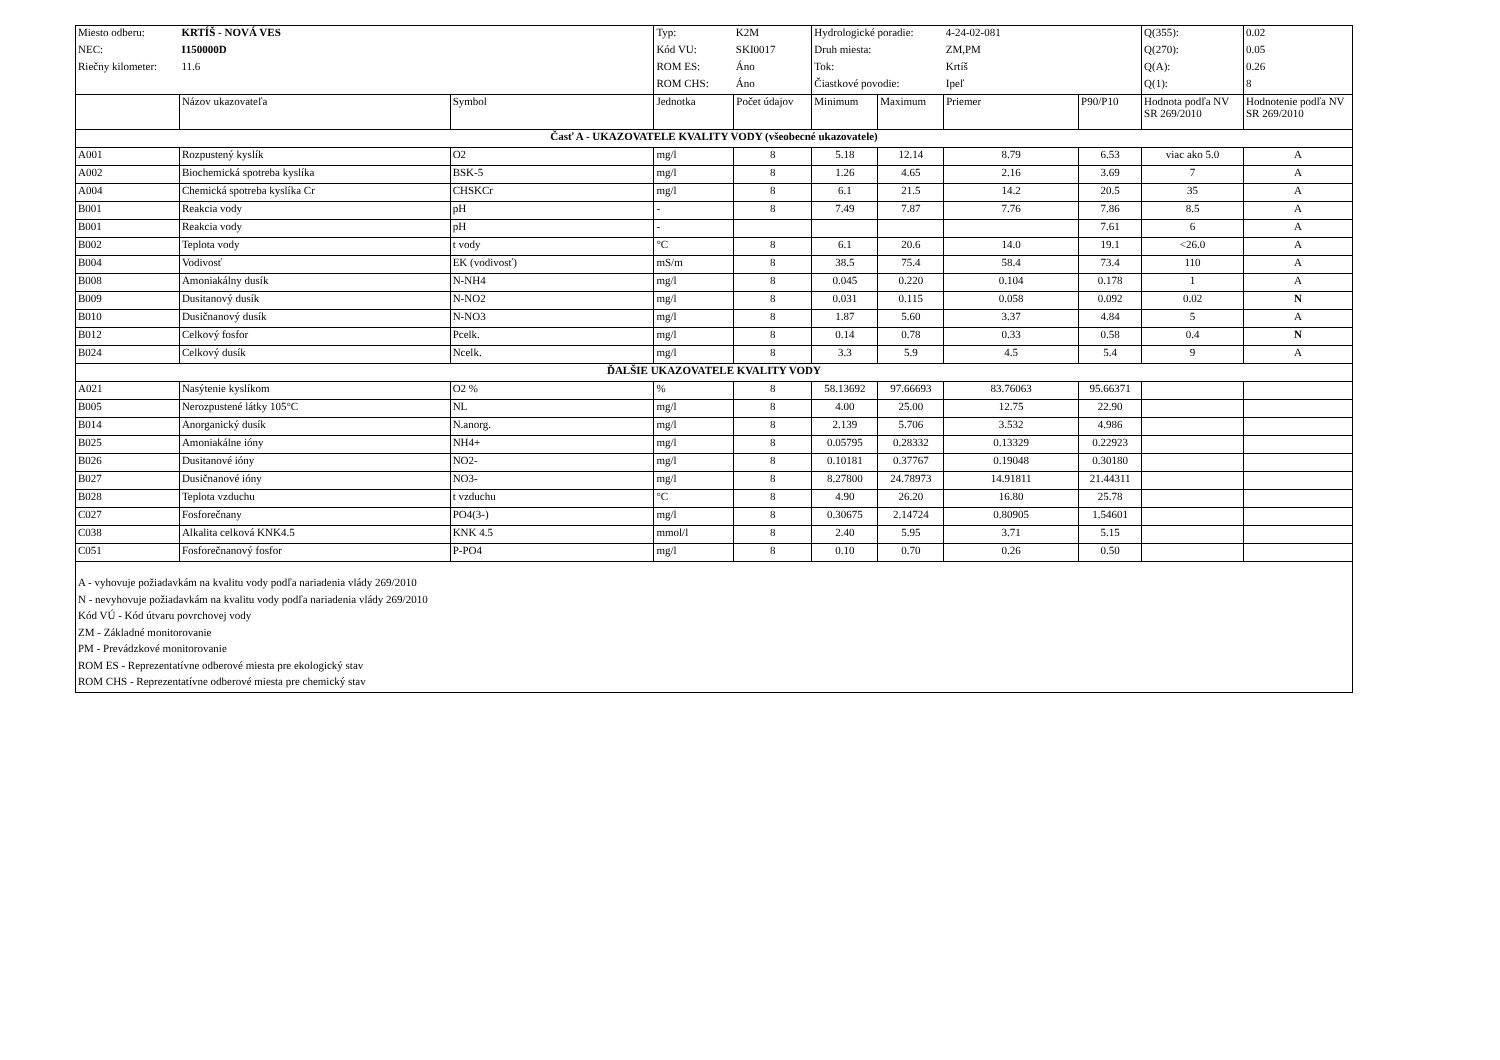| Miesto odberu: | KRTÍŠ - NOVÁ VES | | Typ: | K2M | Hydrologické poradie: | | 4-24-02-081 | | Q(355): | 0.02 |
| NEC: | I150000D | | Kód VU: | SKI0017 | Druh miesta: | | ZM,PM | | Q(270): | 0.05 |
| Riečny kilometer: | 11.6 | | ROM ES: | Áno | Tok: | | Krtíš | | Q(A): | 0.26 |
| | | | ROM CHS: | Áno | Čiastkové povodie: | | Ipeľ | | Q(1): | 8 |
| | Názov ukazovateľa | Symbol | Jednotka | Počet údajov | Minimum | Maximum | Priemer | P90/P10 | Hodnota podľa NV SR 269/2010 | Hodnotenie podľa NV SR 269/2010 |
| Časť A - UKAZOVATELE KVALITY VODY (všeobecné ukazovatele) | | | | | | | | | | |
| A001 | Rozpustený kyslík | O2 | mg/l | 8 | 5.18 | 12.14 | 8.79 | 6.53 | viac ako 5.0 | A |
| A002 | Biochemická spotreba kyslíka | BSK-5 | mg/l | 8 | 1.26 | 4.65 | 2.16 | 3.69 | 7 | A |
| A004 | Chemická spotreba kyslíka Cr | CHSKCr | mg/l | 8 | 6.1 | 21.5 | 14.2 | 20.5 | 35 | A |
| B001 | Reakcia vody | pH | - | 8 | 7.49 | 7.87 | 7.76 | 7.86 | 8.5 | A |
| B001 | Reakcia vody | pH | - | | | | | 7.61 | 6 | A |
| B002 | Teplota vody | t vody | °C | 8 | 6.1 | 20.6 | 14.0 | 19.1 | <26.0 | A |
| B004 | Vodivosť | EK (vodivosť) | mS/m | 8 | 38.5 | 75.4 | 58.4 | 73.4 | 110 | A |
| B008 | Amoniakálny dusík | N-NH4 | mg/l | 8 | 0.045 | 0.220 | 0.104 | 0.178 | 1 | A |
| B009 | Dusitanový dusík | N-NO2 | mg/l | 8 | 0.031 | 0.115 | 0.058 | 0.092 | 0.02 | N |
| B010 | Dusičnanový dusík | N-NO3 | mg/l | 8 | 1.87 | 5.60 | 3.37 | 4.84 | 5 | A |
| B012 | Celkový fosfor | Pcelk. | mg/l | 8 | 0.14 | 0.78 | 0.33 | 0.58 | 0.4 | N |
| B024 | Celkový dusík | Ncelk. | mg/l | 8 | 3.3 | 5.9 | 4.5 | 5.4 | 9 | A |
| ĎALŠIE UKAZOVATELE KVALITY VODY | | | | | | | | | | |
| A021 | Nasýtenie kyslíkom | O2 % | % | 8 | 58.13692 | 97.66693 | 83.76063 | 95.66371 | | |
| B005 | Nerozpustené látky 105°C | NL | mg/l | 8 | 4.00 | 25.00 | 12.75 | 22.90 | | |
| B014 | Anorganický dusík | N.anorg. | mg/l | 8 | 2.139 | 5.706 | 3.532 | 4.986 | | |
| B025 | Amoniakálne ióny | NH4+ | mg/l | 8 | 0.05795 | 0.28332 | 0.13329 | 0.22923 | | |
| B026 | Dusitanové ióny | NO2- | mg/l | 8 | 0.10181 | 0.37767 | 0.19048 | 0.30180 | | |
| B027 | Dusičnanové ióny | NO3- | mg/l | 8 | 8.27800 | 24.78973 | 14.91811 | 21.44311 | | |
| B028 | Teplota vzduchu | t vzduchu | °C | 8 | 4.90 | 26.20 | 16.80 | 25.78 | | |
| C027 | Fosforečnany | PO4(3-) | mg/l | 8 | 0.30675 | 2.14724 | 0.80905 | 1.54601 | | |
| C038 | Alkalita celková KNK4.5 | KNK 4.5 | mmol/l | 8 | 2.40 | 5.95 | 3.71 | 5.15 | | |
| C051 | Fosforečnanový fosfor | P-PO4 | mg/l | 8 | 0.10 | 0.70 | 0.26 | 0.50 | | |
A - vyhovuje požiadavkám na kvalitu vody podľa nariadenia vlády 269/2010
N - nevyhovuje požiadavkám na kvalitu vody podľa nariadenia vlády 269/2010
Kód VÚ - Kód útvaru povrchovej vody
ZM - Základné monitorovanie
PM - Prevádzkové monitorovanie
ROM ES - Reprezentatívne odberové miesta pre ekologický stav
ROM CHS - Reprezentatívne odberové miesta pre chemický stav